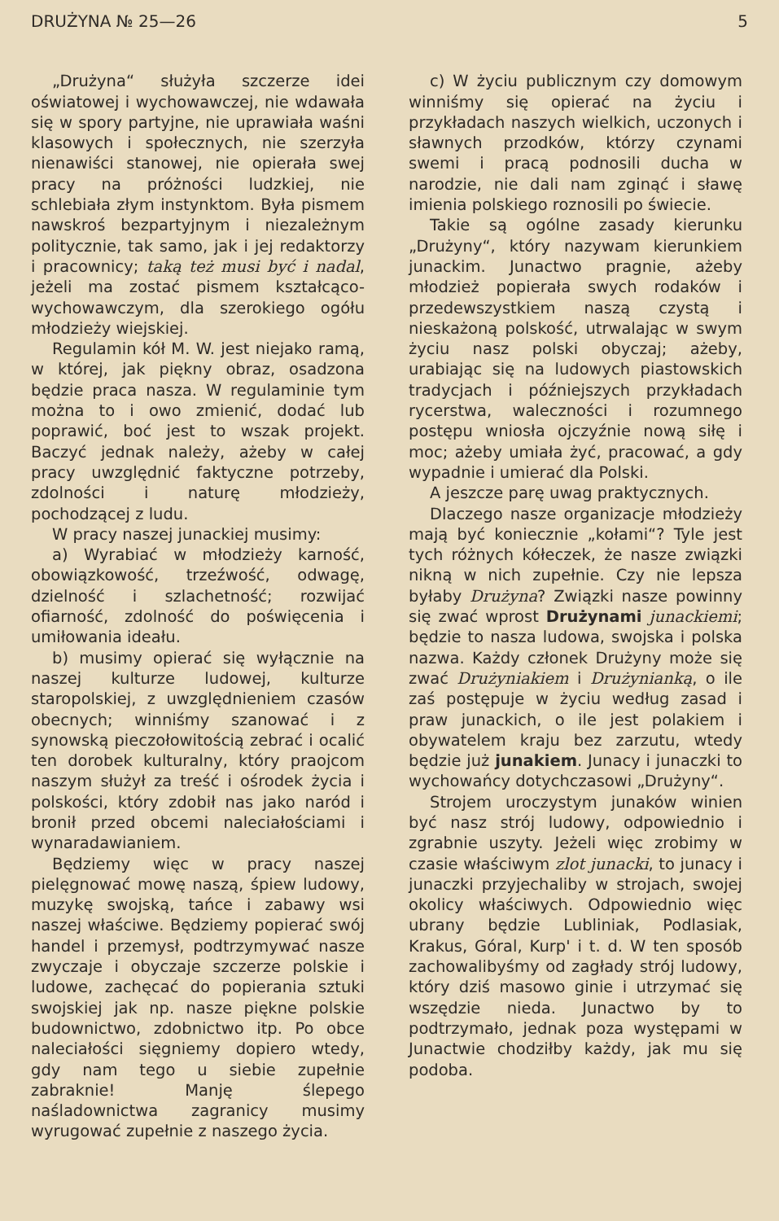DRUŻYNA № 25—26 5
„Drużyna“ służyła szczerze idei oświatowej i wychowawczej, nie wdawała się w spory partyjne, nie uprawiała waśni klasowych i społecznych, nie szerzyła nienawiści stanowej, nie opierała swej pracy na próżności ludzkiej, nie schlebiała złym instynktom. Była pismem nawskroś bezpartyjnym i niezależnym politycznie, tak samo, jak i jej redaktorzy i pracownicy; taką też musi być i nadal, jeżeli ma zostać pismem kształcąco-wychowawczym, dla szerokiego ogółu młodzieży wiejskiej.
Regulamin kół M. W. jest niejako ramą, w której, jak piękny obraz, osadzona będzie praca nasza. W regulaminie tym można to i owo zmienić, dodać lub poprawić, boć jest to wszak projekt. Baczyć jednak należy, ażeby w całej pracy uwzględnić faktyczne potrzeby, zdolności i naturę młodzieży, pochodzącej z ludu.
W pracy naszej junackiej musimy:
a) Wyrabiać w młodzieży karność, obowiązkowość, trzeźwość, odwagę, dzielność i szlachetność; rozwijać ofiarność, zdolność do poświęcenia i umiłowania ideału.
b) musimy opierać się wyłącznie na naszej kulturze ludowej, kulturze staropolskiej, z uwzględnieniem czasów obecnych; winniśmy szanować i z synowską pieczołowitością zebrać i ocalić ten dorobek kulturalny, który praojcom naszym służył za treść i ośrodek życia i polskości, który zdobił nas jako naród i bronił przed obcemi naleciałościami i wynaradawianiem.
Będziemy więc w pracy naszej pielęgnować mowę naszą, śpiew ludowy, muzykę swojską, tańce i zabawy wsi naszej właściwe. Będziemy popierać swój handel i przemysł, podtrzymywać nasze zwyczaje i obyczaje szczerze polskie i ludowe, zachęcać do popierania sztuki swojskiej jak np. nasze piękne polskie budownictwo, zdobnictwo itp. Po obce naleciałości sięgniemy dopiero wtedy, gdy nam tego u siebie zupełnie zabraknie! Manję ślepego naśladownictwa zagranicy musimy wyrugować zupełnie z naszego życia.
c) W życiu publicznym czy domowym winniśmy się opierać na życiu i przykładach naszych wielkich, uczonych i sławnych przodków, którzy czynami swemi i pracą podnosili ducha w narodzie, nie dali nam zginąć i sławę imienia polskiego roznosili po świecie.
Takie są ogólne zasady kierunku „Drużyny“, który nazywam kierunkiem junackim. Junactwo pragnie, ażeby młodzież popierała swych rodaków i przedewszystkiem naszą czystą i nieskażoną polskość, utrwalając w swym życiu nasz polski obyczaj; ażeby, urabiając się na ludowych piastowskich tradycjach i późniejszych przykładach rycerstwa, waleczności i rozumnego postępu wniosła ojczyźnie nową siłę i moc; ażeby umiała żyć, pracować, a gdy wypadnie i umierać dla Polski.
A jeszcze parę uwag praktycznych.
Dlaczego nasze organizacje młodzieży mają być koniecznie „kołami“? Tyle jest tych różnych kółeczek, że nasze związki nikną w nich zupełnie. Czy nie lepsza byłaby Drużyna? Związki nasze powinny się zwać wprost Drużynami junackiemi; będzie to nasza ludowa, swojska i polska nazwa. Każdy członek Drużyny może się zwać Drużyniakiem i Drużynianką, o ile zaś postępuje w życiu według zasad i praw junackich, o ile jest polakiem i obywatelem kraju bez zarzutu, wtedy będzie już junakiem. Junacy i junaczki to wychowańcy dotychczasowi „Drużyny“.
Strojem uroczystym junaków winien być nasz strój ludowy, odpowiednio i zgrabnie uszyty. Jeżeli więc zrobimy w czasie właściwym zlot junacki, to junacy i junaczki przyjechaliby w strojach, swojej okolicy właściwych. Odpowiednio więc ubrany będzie Lubliniak, Podlasiak, Krakus, Góral, Kurp' i t. d. W ten sposób zachowalibyśmy od zagłady strój ludowy, który dziś masowo ginie i utrzymać się wszędzie nieda. Junactwo by to podtrzymało, jednak poza występami w Junactwie chodziłby każdy, jak mu się podoba.